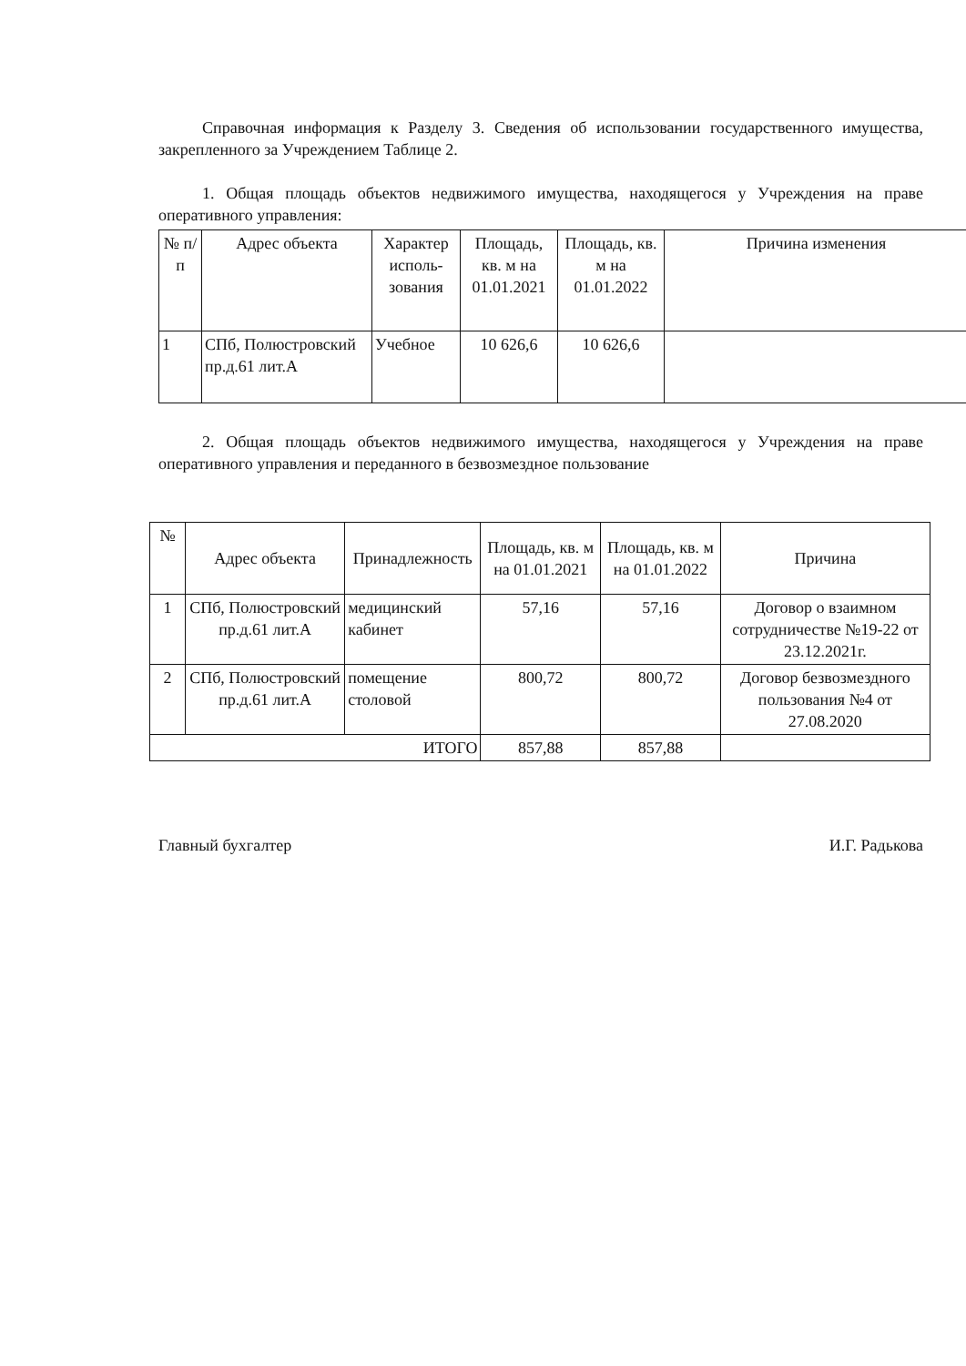Справочная информация к Разделу 3. Сведения об использовании государственного имущества, закрепленного за Учреждением Таблице 2.
1. Общая площадь объектов недвижимого имущества, находящегося у Учреждения на праве оперативного управления:
| № п/п | Адрес объекта | Характер исполь-зования | Площадь, кв. м на 01.01.2021 | Площадь, кв. м на 01.01.2022 | Причина изменения |
| --- | --- | --- | --- | --- | --- |
| 1 | СПб, Полюстровский пр.д.61 лит.А | Учебное | 10 626,6 | 10 626,6 | |
2. Общая площадь объектов недвижимого имущества, находящегося у Учреждения на праве оперативного управления и переданного в безвозмездное пользование
| № | Адрес объекта | Принадлежность | Площадь, кв. м на 01.01.2021 | Площадь, кв. м на 01.01.2022 | Причина |
| --- | --- | --- | --- | --- | --- |
| 1 | СПб, Полюстровский пр.д.61 лит.А | медицинский кабинет | 57,16 | 57,16 | Договор о взаимном сотрудничестве №19-22 от 23.12.2021г. |
| 2 | СПб, Полюстровский пр.д.61 лит.А | помещение столовой | 800,72 | 800,72 | Договор безвозмездного пользования №4 от 27.08.2020 |
| ИТОГО | | | 857,88 | 857,88 | |
Главный бухгалтер И.Г. Радькова